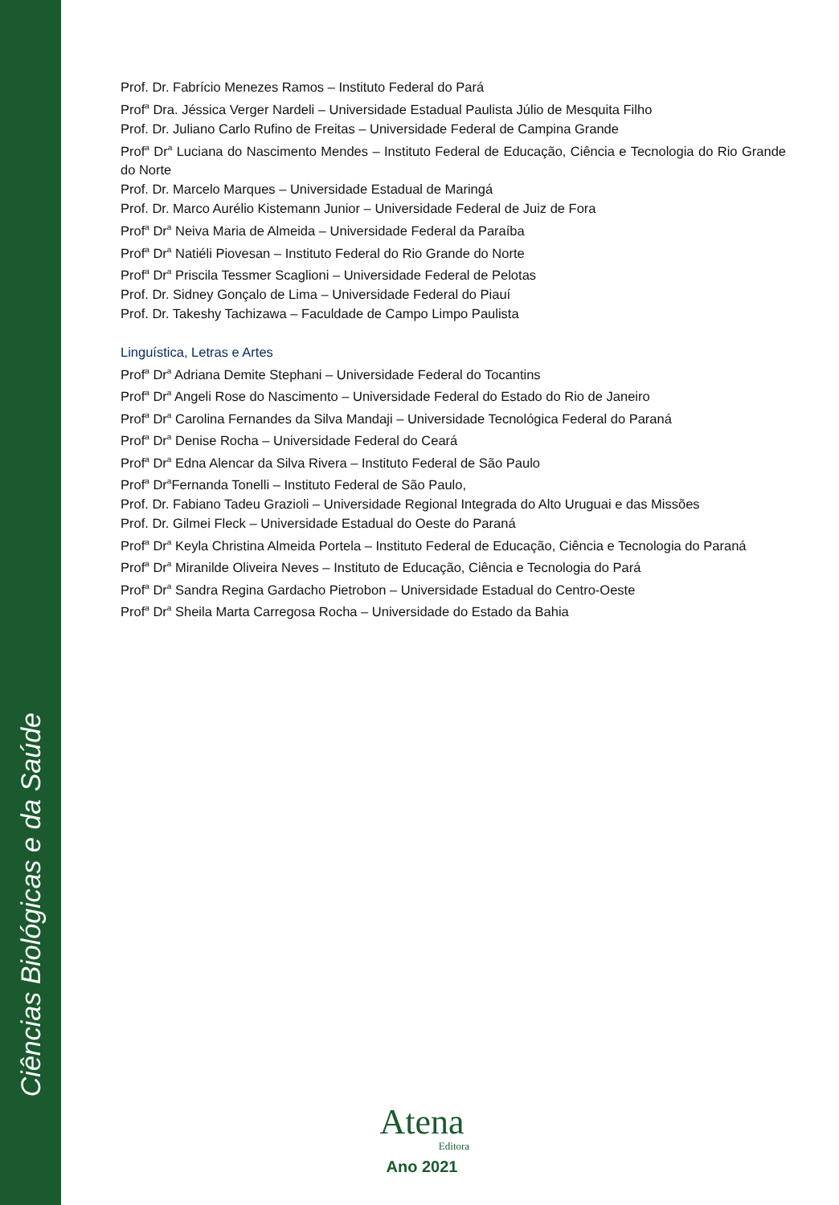Ciências Biológicas e da Saúde
Prof. Dr. Fabrício Menezes Ramos – Instituto Federal do Pará
Prof<sup>a</sup> Dra. Jéssica Verger Nardeli – Universidade Estadual Paulista Júlio de Mesquita Filho
Prof. Dr. Juliano Carlo Rufino de Freitas – Universidade Federal de Campina Grande
Prof<sup>a</sup> Dr<sup>a</sup> Luciana do Nascimento Mendes – Instituto Federal de Educação, Ciência e Tecnologia do Rio Grande do Norte
Prof. Dr. Marcelo Marques – Universidade Estadual de Maringá
Prof. Dr. Marco Aurélio Kistemann Junior – Universidade Federal de Juiz de Fora
Prof<sup>a</sup> Dr<sup>a</sup> Neiva Maria de Almeida – Universidade Federal da Paraíba
Prof<sup>a</sup> Dr<sup>a</sup> Natiéli Piovesan – Instituto Federal do Rio Grande do Norte
Prof<sup>a</sup> Dr<sup>a</sup> Priscila Tessmer Scaglioni – Universidade Federal de Pelotas
Prof. Dr. Sidney Gonçalo de Lima – Universidade Federal do Piauí
Prof. Dr. Takeshy Tachizawa – Faculdade de Campo Limpo Paulista
Linguística, Letras e Artes
Prof<sup>a</sup> Dr<sup>a</sup> Adriana Demite Stephani – Universidade Federal do Tocantins
Prof<sup>a</sup> Dr<sup>a</sup> Angeli Rose do Nascimento – Universidade Federal do Estado do Rio de Janeiro
Prof<sup>a</sup> Dr<sup>a</sup> Carolina Fernandes da Silva Mandaji – Universidade Tecnológica Federal do Paraná
Prof<sup>a</sup> Dr<sup>a</sup> Denise Rocha – Universidade Federal do Ceará
Prof<sup>a</sup> Dr<sup>a</sup> Edna Alencar da Silva Rivera – Instituto Federal de São Paulo
Prof<sup>a</sup> Dr<sup>a</sup>Fernanda Tonelli – Instituto Federal de São Paulo,
Prof. Dr. Fabiano Tadeu Grazioli – Universidade Regional Integrada do Alto Uruguai e das Missões
Prof. Dr. Gilmei Fleck – Universidade Estadual do Oeste do Paraná
Prof<sup>a</sup> Dr<sup>a</sup> Keyla Christina Almeida Portela – Instituto Federal de Educação, Ciência e Tecnologia do Paraná
Prof<sup>a</sup> Dr<sup>a</sup> Miranilde Oliveira Neves – Instituto de Educação, Ciência e Tecnologia do Pará
Prof<sup>a</sup> Dr<sup>a</sup> Sandra Regina Gardacho Pietrobon – Universidade Estadual do Centro-Oeste
Prof<sup>a</sup> Dr<sup>a</sup> Sheila Marta Carregosa Rocha – Universidade do Estado da Bahia
Atena
Editora
Ano 2021